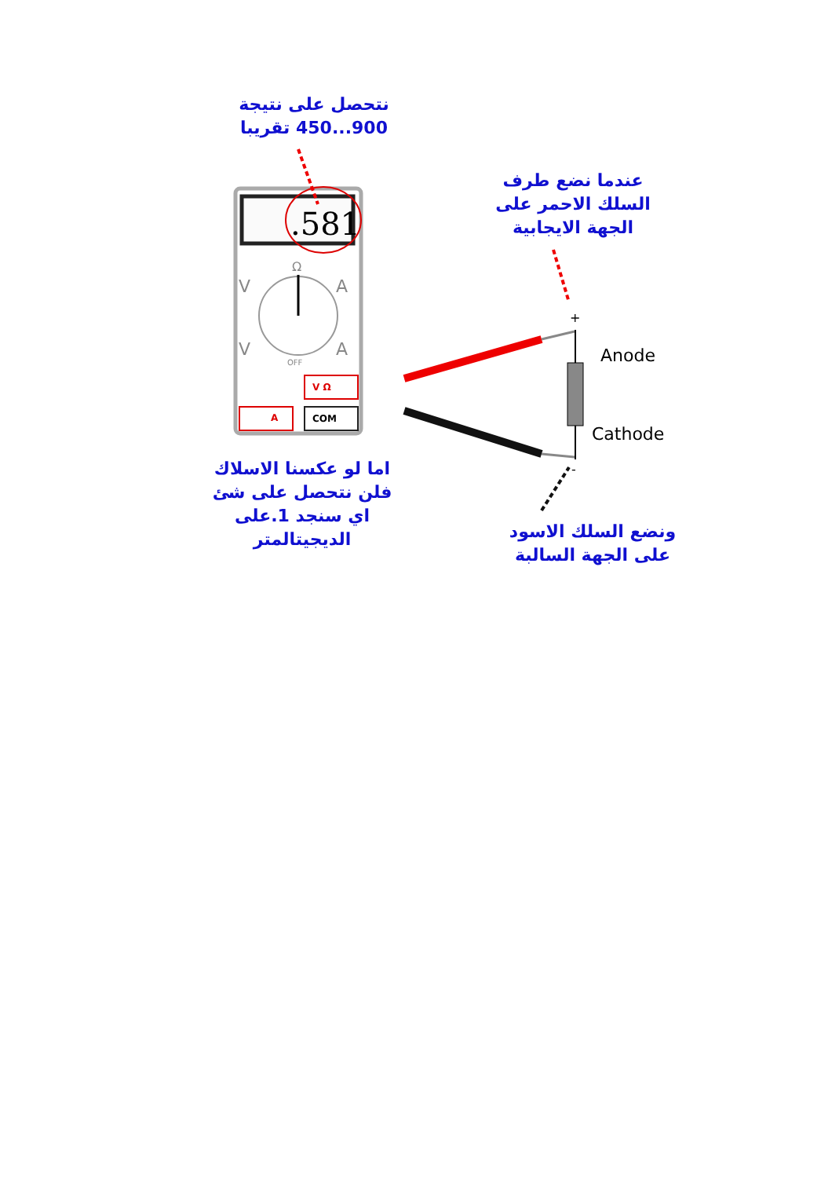نتحصل على نتيجة
900...450 تقريبا
.581
Ω
V A
V A
OFF
V Ω
A COM
عندما نضع طرف
السلك الاحمر على
الجهة الايجابية
+
Anode
Cathode
-
اما لو عكسنا الاسلاك
فلن نتحصل على شئ
اي سنجد 1.على
الديجيتالمتر
ونضع السلك الاسود
على الجهة السالبة